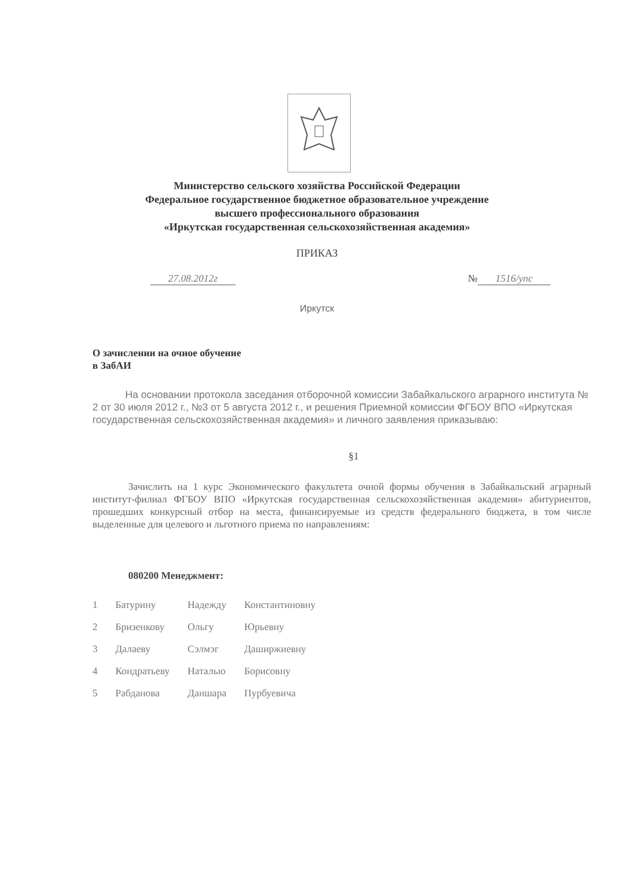Министерство сельского хозяйства Российской Федерации
Федеральное государственное бюджетное образовательное учреждение
высшего профессионального образования
«Иркутская государственная сельскохозяйственная академия»
ПРИКАЗ
27.08.2012г № 1516/упс
Иркутск
О зачислении на очное обучение
в ЗабАИ
На основании протокола заседания отборочной комиссии Забайкальского аграрного института № 2 от 30 июля 2012 г., №3 от 5 августа 2012 г., и решения Приемной комиссии ФГБОУ ВПО «Иркутская государственная сельскохозяйственная академия» и личного заявления приказываю:
§1
Зачислить на 1 курс Экономического факультета очной формы обучения в Забайкальский аграрный институт-филиал ФГБОУ ВПО «Иркутская государственная сельскохозяйственная академия» абитуриентов, прошедших конкурсный отбор на места, финансируемые из средств федерального бюджета, в том числе выделенные для целевого и льготного приема по направлениям:
080200 Менеджмент:
| 1 | Батурину | Надежду | Константиновну |
| 2 | Бризенкову | Ольгу | Юрьевну |
| 3 | Далаеву | Сэлмэг | Даширжиевну |
| 4 | Кондратьеву | Наталью | Борисовну |
| 5 | Рабданова | Даншара | Пурбуевича |